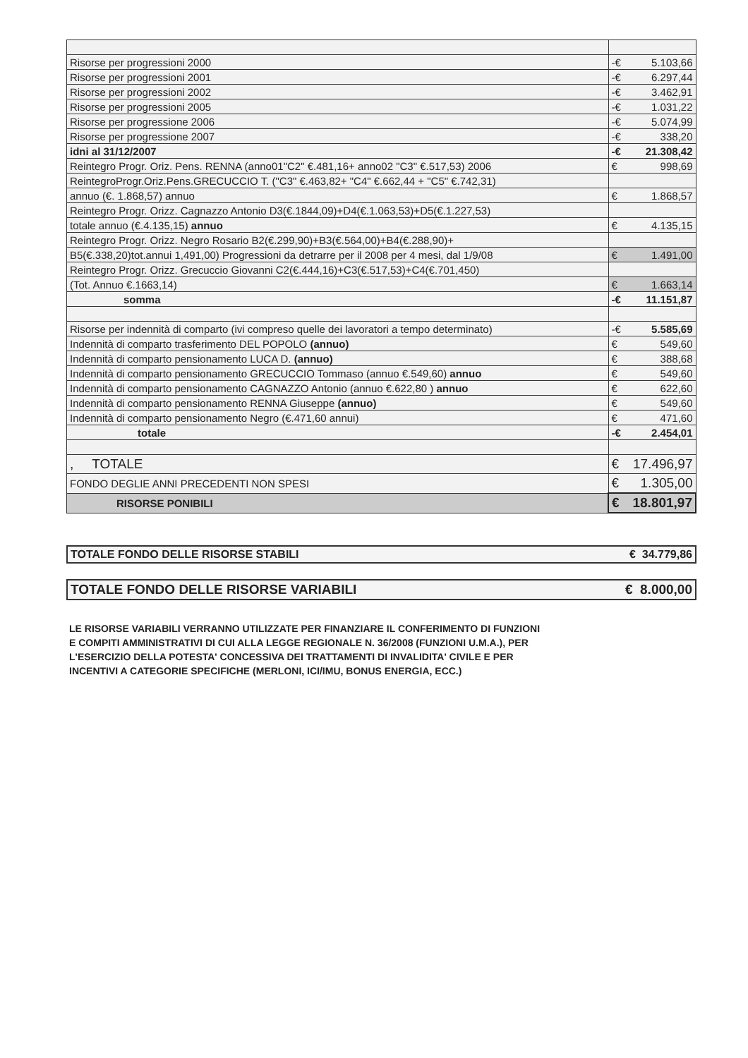| Risorse per progressioni 2000 | -€ 5.103,66 |
| Risorse per progressioni 2001 | -€ 6.297,44 |
| Risorse per progressioni 2002 | -€ 3.462,91 |
| Risorse per progressioni 2005 | -€ 1.031,22 |
| Risorse per progressione 2006 | -€ 5.074,99 |
| Risorse per progressione 2007 | -€ 338,20 |
| idni al 31/12/2007 | -€ 21.308,42 |
| Reintegro Progr. Oriz. Pens. RENNA (anno01"C2" €.481,16+ anno02 "C3" €.517,53) 2006 | € 998,69 |
| ReintegroProgr.Oriz.Pens.GRECUCCIO T. ("C3" €.463,82+ "C4" €.662,44 + "C5" €.742,31) | |
| annuo (€. 1.868,57) annuo | € 1.868,57 |
| Reintegro Progr. Orizz. Cagnazzo Antonio D3(€.1844,09)+D4(€.1.063,53)+D5(€.1.227,53) | |
| totale annuo (€.4.135,15) annuo | € 4.135,15 |
| Reintegro Progr. Orizz. Negro Rosario B2(€.299,90)+B3(€.564,00)+B4(€.288,90)+ | |
| B5(€.338,20)tot.annui 1,491,00) Progressioni da detrarre per il 2008 per 4 mesi, dal 1/9/08 | € 1.491,00 |
| Reintegro Progr. Orizz. Grecuccio Giovanni C2(€.444,16)+C3(€.517,53)+C4(€.701,450) | |
| (Tot. Annuo €.1663,14) | € 1.663,14 |
| somma | -€ 11.151,87 |
| Risorse per indennità di comparto (ivi compreso quelle dei lavoratori a tempo determinato) | -€ 5.585,69 |
| Indennità di comparto trasferimento DEL POPOLO (annuo) | € 549,60 |
| Indennità di comparto pensionamento LUCA D. (annuo) | € 388,68 |
| Indennità di comparto pensionamento GRECUCCIO Tommaso (annuo €.549,60) annuo | € 549,60 |
| Indennità di comparto pensionamento CAGNAZZO Antonio (annuo €.622,80 ) annuo | € 622,60 |
| Indennità di comparto pensionamento RENNA Giuseppe (annuo) | € 549,60 |
| Indennità di comparto pensionamento Negro (€.471,60 annui) | € 471,60 |
| totale | -€ 2.454,01 |
| , TOTALE | € 17.496,97 |
| FONDO DEGLIE ANNI PRECEDENTI NON SPESI | € 1.305,00 |
| RISORSE PONIBILI | € 18.801,97 |
TOTALE FONDO DELLE RISORSE STABILI € 34.779,86
TOTALE FONDO DELLE RISORSE VARIABILI € 8.000,00
LE RISORSE VARIABILI VERRANNO UTILIZZATE PER FINANZIARE IL CONFERIMENTO DI FUNZIONI
E COMPITI AMMINISTRATIVI DI CUI ALLA LEGGE REGIONALE N. 36/2008 (FUNZIONI U.M.A.), PER
L'ESERCIZIO DELLA POTESTA' CONCESSIVA DEI TRATTAMENTI DI INVALIDITA' CIVILE E PER
INCENTIVI A CATEGORIE SPECIFICHE (MERLONI, ICI/IMU, BONUS ENERGIA, ECC.)